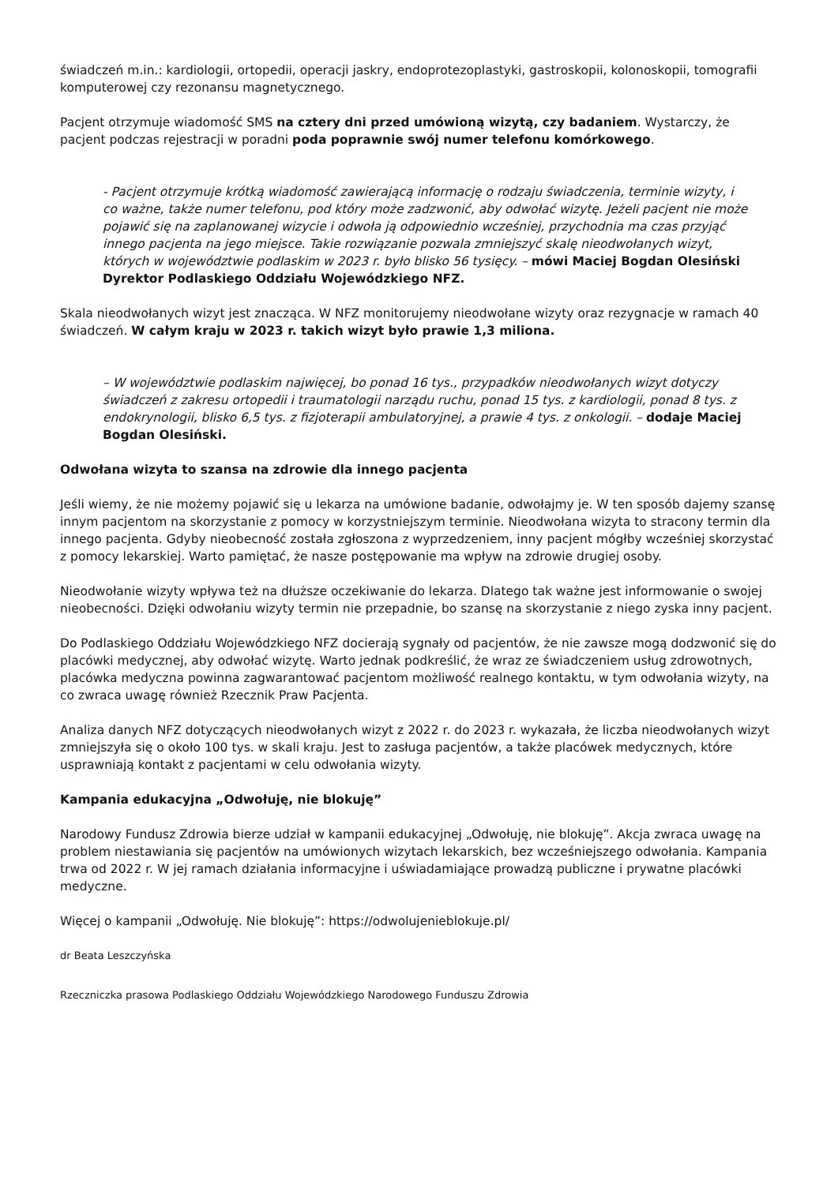świadczeń m.in.: kardiologii, ortopedii, operacji jaskry, endoprotezoplastyki, gastroskopii, kolonoskopii, tomografii komputerowej czy rezonansu magnetycznego.
Pacjent otrzymuje wiadomość SMS na cztery dni przed umówioną wizytą, czy badaniem. Wystarczy, że pacjent podczas rejestracji w poradni poda poprawnie swój numer telefonu komórkowego.
- Pacjent otrzymuje krótką wiadomość zawierającą informację o rodzaju świadczenia, terminie wizyty, i co ważne, także numer telefonu, pod który może zadzwonić, aby odwołać wizytę. Jeżeli pacjent nie może pojawić się na zaplanowanej wizycie i odwoła ją odpowiednio wcześniej, przychodnia ma czas przyjąć innego pacjenta na jego miejsce. Takie rozwiązanie pozwala zmniejszyć skalę nieodwołanych wizyt, których w województwie podlaskim w 2023 r. było blisko 56 tysięcy. – mówi Maciej Bogdan Olesiński Dyrektor Podlaskiego Oddziału Wojewódzkiego NFZ.
Skala nieodwołanych wizyt jest znacząca. W NFZ monitorujemy nieodwołane wizyty oraz rezygnacje w ramach 40 świadczeń. W całym kraju w 2023 r. takich wizyt było prawie 1,3 miliona.
– W województwie podlaskim najwięcej, bo ponad 16 tys., przypadków nieodwołanych wizyt dotyczy świadczeń z zakresu ortopedii i traumatologii narządu ruchu, ponad 15 tys. z kardiologii, ponad 8 tys. z endokrynologii, blisko 6,5 tys. z fizjoterapii ambulatoryjnej, a prawie 4 tys. z onkologii. – dodaje Maciej Bogdan Olesiński.
Odwołana wizyta to szansa na zdrowie dla innego pacjenta
Jeśli wiemy, że nie możemy pojawić się u lekarza na umówione badanie, odwołajmy je. W ten sposób dajemy szansę innym pacjentom na skorzystanie z pomocy w korzystniejszym terminie. Nieodwołana wizyta to stracony termin dla innego pacjenta. Gdyby nieobecność została zgłoszona z wyprzedzeniem, inny pacjent mógłby wcześniej skorzystać z pomocy lekarskiej. Warto pamiętać, że nasze postępowanie ma wpływ na zdrowie drugiej osoby.
Nieodwołanie wizyty wpływa też na dłuższe oczekiwanie do lekarza. Dlatego tak ważne jest informowanie o swojej nieobecności. Dzięki odwołaniu wizyty termin nie przepadnie, bo szansę na skorzystanie z niego zyska inny pacjent.
Do Podlaskiego Oddziału Wojewódzkiego NFZ docierają sygnały od pacjentów, że nie zawsze mogą dodzwonić się do placówki medycznej, aby odwołać wizytę. Warto jednak podkreślić, że wraz ze świadczeniem usług zdrowotnych, placówka medyczna powinna zagwarantować pacjentom możliwość realnego kontaktu, w tym odwołania wizyty, na co zwraca uwagę również Rzecznik Praw Pacjenta.
Analiza danych NFZ dotyczących nieodwołanych wizyt z 2022 r. do 2023 r. wykazała, że liczba nieodwołanych wizyt zmniejszyła się o około 100 tys. w skali kraju. Jest to zasługa pacjentów, a także placówek medycznych, które usprawniają kontakt z pacjentami w celu odwołania wizyty.
Kampania edukacyjna „Odwołuję, nie blokuję”
Narodowy Fundusz Zdrowia bierze udział w kampanii edukacyjnej „Odwołuję, nie blokuję”. Akcja zwraca uwagę na problem niestawiania się pacjentów na umówionych wizytach lekarskich, bez wcześniejszego odwołania. Kampania trwa od 2022 r. W jej ramach działania informacyjne i uświadamiające prowadzą publiczne i prywatne placówki medyczne.
Więcej o kampanii „Odwołuję. Nie blokuję”: https://odwolujenieblokuje.pl/
dr Beata Leszczyńska
Rzeczniczka prasowa Podlaskiego Oddziału Wojewódzkiego Narodowego Funduszu Zdrowia